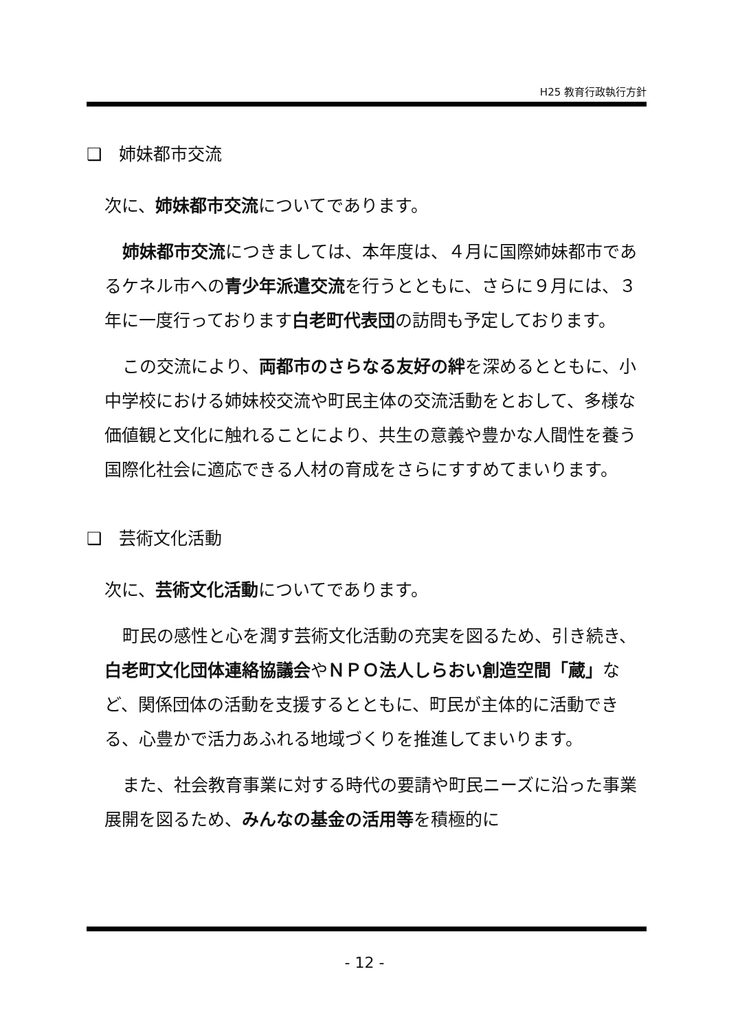H25 教育行政執行方針
❑　姉妹都市交流
次に、姉妹都市交流についてであります。
姉妹都市交流につきましては、本年度は、４月に国際姉妹都市であるケネル市への青少年派遣交流を行うとともに、さらに９月には、３年に一度行っております白老町代表団の訪問も予定しております。
この交流により、両都市のさらなる友好の絆を深めるとともに、小中学校における姉妹校交流や町民主体の交流活動をとおして、多様な価値観と文化に触れることにより、共生の意義や豊かな人間性を養う国際化社会に適応できる人材の育成をさらにすすめてまいります。
❑　芸術文化活動
次に、芸術文化活動についてであります。
町民の感性と心を潤す芸術文化活動の充実を図るため、引き続き、白老町文化団体連絡協議会やＮＰＯ法人しらおい創造空間「蔵」など、関係団体の活動を支援するとともに、町民が主体的に活動できる、心豊かで活力あふれる地域づくりを推進してまいります。
また、社会教育事業に対する時代の要請や町民ニーズに沿った事業展開を図るため、みんなの基金の活用等を積極的に
- 12 -